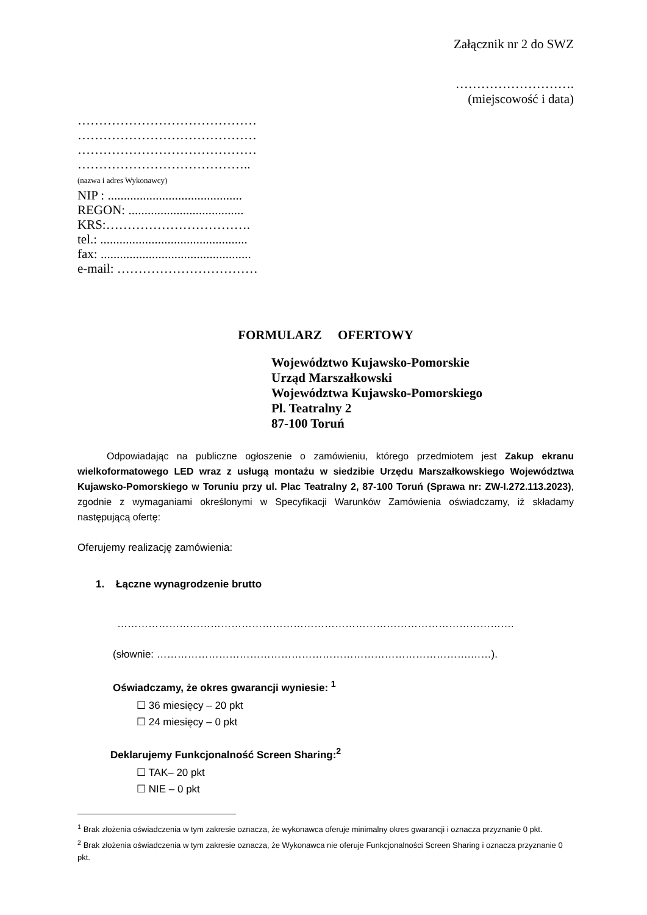Załącznik nr 2 do SWZ
……………………….
(miejscowość i data)
……………………………………
……………………………………
……………………………………
…………………………………..
(nazwa i adres Wykonawcy)
NIP : ..........................................
REGON: ....................................
KRS:…………………………….
tel.: ..............................................
fax: ...............................................
e-mail: ……………………………
FORMULARZ OFERTOWY
Województwo Kujawsko-Pomorskie
Urząd Marszałkowski
Województwa Kujawsko-Pomorskiego
Pl. Teatralny 2
87-100 Toruń
Odpowiadając na publiczne ogłoszenie o zamówieniu, którego przedmiotem jest Zakup ekranu wielkoformatowego LED wraz z usługą montażu w siedzibie Urzędu Marszałkowskiego Województwa Kujawsko-Pomorskiego w Toruniu przy ul. Plac Teatralny 2, 87-100 Toruń (Sprawa nr: ZW-I.272.113.2023), zgodnie z wymaganiami określonymi w Specyfikacji Warunków Zamówienia oświadczamy, iż składamy następującą ofertę:
Oferujemy realizację zamówienia:
1. Łączne wynagrodzenie brutto
…………………………………………………………………………………………………….
(słownie: ……………………………………………………………………………….……).
Oświadczamy, że okres gwarancji wyniesie: <sup>1</sup>
☐ 36 miesięcy – 20 pkt
☐ 24 miesięcy – 0 pkt
Deklarujemy Funkcjonalność Screen Sharing:<sup>2</sup>
☐ TAK– 20 pkt
☐ NIE – 0 pkt
<sup>1</sup> Brak złożenia oświadczenia w tym zakresie oznacza, że wykonawca oferuje minimalny okres gwarancji i oznacza przyznanie 0 pkt.
<sup>2</sup> Brak złożenia oświadczenia w tym zakresie oznacza, że Wykonawca nie oferuje Funkcjonalności Screen Sharing i oznacza przyznanie 0 pkt.